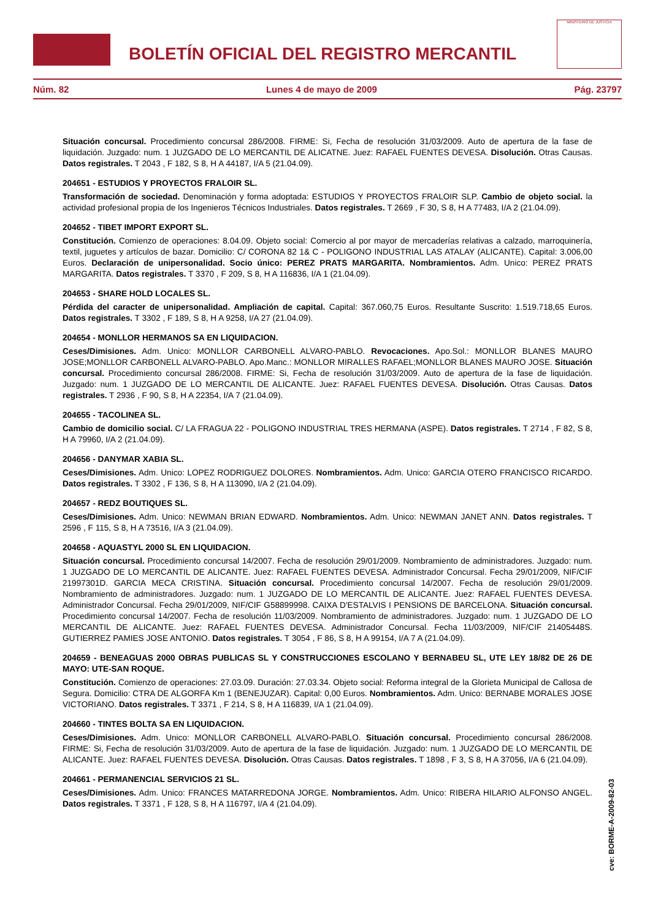BOLETÍN OFICIAL DEL REGISTRO MERCANTIL
MINISTERIO DE JUSTICIA
Núm. 82 Lunes 4 de mayo de 2009 Pág. 23797
Situación concursal. Procedimiento concursal 286/2008. FIRME: Si, Fecha de resolución 31/03/2009. Auto de apertura de la fase de liquidación. Juzgado: num. 1 JUZGADO DE LO MERCANTIL DE ALICATNE. Juez: RAFAEL FUENTES DEVESA. Disolución. Otras Causas. Datos registrales. T 2043 , F 182, S 8, H A 44187, I/A 5 (21.04.09).
204651 - ESTUDIOS Y PROYECTOS FRALOIR SL.
Transformación de sociedad. Denominación y forma adoptada: ESTUDIOS Y PROYECTOS FRALOIR SLP. Cambio de objeto social. la actividad profesional propia de los Ingenieros Técnicos Industriales. Datos registrales. T 2669 , F 30, S 8, H A 77483, I/A 2 (21.04.09).
204652 - TIBET IMPORT EXPORT SL.
Constitución. Comienzo de operaciones: 8.04.09. Objeto social: Comercio al por mayor de mercaderías relativas a calzado, marroquinería, textil, juguetes y artículos de bazar. Domicilio: C/ CORONA 82 1& C - POLIGONO INDUSTRIAL LAS ATALAY (ALICANTE). Capital: 3.006,00 Euros. Declaración de unipersonalidad. Socio único: PEREZ PRATS MARGARITA. Nombramientos. Adm. Unico: PEREZ PRATS MARGARITA. Datos registrales. T 3370 , F 209, S 8, H A 116836, I/A 1 (21.04.09).
204653 - SHARE HOLD LOCALES SL.
Pérdida del caracter de unipersonalidad. Ampliación de capital. Capital: 367.060,75 Euros. Resultante Suscrito: 1.519.718,65 Euros. Datos registrales. T 3302 , F 189, S 8, H A 9258, I/A 27 (21.04.09).
204654 - MONLLOR HERMANOS SA EN LIQUIDACION.
Ceses/Dimisiones. Adm. Unico: MONLLOR CARBONELL ALVARO-PABLO. Revocaciones. Apo.Sol.: MONLLOR BLANES MAURO JOSE;MONLLOR CARBONELL ALVARO-PABLO. Apo.Manc.: MONLLOR MIRALLES RAFAEL;MONLLOR BLANES MAURO JOSE. Situación concursal. Procedimiento concursal 286/2008. FIRME: Si, Fecha de resolución 31/03/2009. Auto de apertura de la fase de liquidación. Juzgado: num. 1 JUZGADO DE LO MERCANTIL DE ALICANTE. Juez: RAFAEL FUENTES DEVESA. Disolución. Otras Causas. Datos registrales. T 2936 , F 90, S 8, H A 22354, I/A 7 (21.04.09).
204655 - TACOLINEA SL.
Cambio de domicilio social. C/ LA FRAGUA 22 - POLIGONO INDUSTRIAL TRES HERMANA (ASPE). Datos registrales. T 2714 , F 82, S 8, H A 79960, I/A 2 (21.04.09).
204656 - DANYMAR XABIA SL.
Ceses/Dimisiones. Adm. Unico: LOPEZ RODRIGUEZ DOLORES. Nombramientos. Adm. Unico: GARCIA OTERO FRANCISCO RICARDO. Datos registrales. T 3302 , F 136, S 8, H A 113090, I/A 2 (21.04.09).
204657 - REDZ BOUTIQUES SL.
Ceses/Dimisiones. Adm. Unico: NEWMAN BRIAN EDWARD. Nombramientos. Adm. Unico: NEWMAN JANET ANN. Datos registrales. T 2596 , F 115, S 8, H A 73516, I/A 3 (21.04.09).
204658 - AQUASTYL 2000 SL EN LIQUIDACION.
Situación concursal. Procedimiento concursal 14/2007. Fecha de resolución 29/01/2009. Nombramiento de administradores. Juzgado: num. 1 JUZGADO DE LO MERCANTIL DE ALICANTE. Juez: RAFAEL FUENTES DEVESA. Administrador Concursal. Fecha 29/01/2009, NIF/CIF 21997301D. GARCIA MECA CRISTINA. Situación concursal. Procedimiento concursal 14/2007. Fecha de resolución 29/01/2009. Nombramiento de administradores. Juzgado: num. 1 JUZGADO DE LO MERCANTIL DE ALICANTE. Juez: RAFAEL FUENTES DEVESA. Administrador Concursal. Fecha 29/01/2009, NIF/CIF G58899998. CAIXA D'ESTALVIS I PENSIONS DE BARCELONA. Situación concursal. Procedimiento concursal 14/2007. Fecha de resolución 11/03/2009. Nombramiento de administradores. Juzgado: num. 1 JUZGADO DE LO MERCANTIL DE ALICANTE. Juez: RAFAEL FUENTES DEVESA. Administrador Concursal. Fecha 11/03/2009, NIF/CIF 21405448S. GUTIERREZ PAMIES JOSE ANTONIO. Datos registrales. T 3054 , F 86, S 8, H A 99154, I/A 7 A (21.04.09).
204659 - BENEAGUAS 2000 OBRAS PUBLICAS SL Y CONSTRUCCIONES ESCOLANO Y BERNABEU SL, UTE LEY 18/82 DE 26 DE MAYO: UTE-SAN ROQUE.
Constitución. Comienzo de operaciones: 27.03.09. Duración: 27.03.34. Objeto social: Reforma integral de la Glorieta Municipal de Callosa de Segura. Domicilio: CTRA DE ALGORFA Km 1 (BENEJUZAR). Capital: 0,00 Euros. Nombramientos. Adm. Unico: BERNABE MORALES JOSE VICTORIANO. Datos registrales. T 3371 , F 214, S 8, H A 116839, I/A 1 (21.04.09).
204660 - TINTES BOLTA SA EN LIQUIDACION.
Ceses/Dimisiones. Adm. Unico: MONLLOR CARBONELL ALVARO-PABLO. Situación concursal. Procedimiento concursal 286/2008. FIRME: Si, Fecha de resolución 31/03/2009. Auto de apertura de la fase de liquidación. Juzgado: num. 1 JUZGADO DE LO MERCANTIL DE ALICANTE. Juez: RAFAEL FUENTES DEVESA. Disolución. Otras Causas. Datos registrales. T 1898 , F 3, S 8, H A 37056, I/A 6 (21.04.09).
204661 - PERMANENCIAL SERVICIOS 21 SL.
Ceses/Dimisiones. Adm. Unico: FRANCES MATARREDONA JORGE. Nombramientos. Adm. Unico: RIBERA HILARIO ALFONSO ANGEL. Datos registrales. T 3371 , F 128, S 8, H A 116797, I/A 4 (21.04.09).
cve: BORME-A-2009-82-03